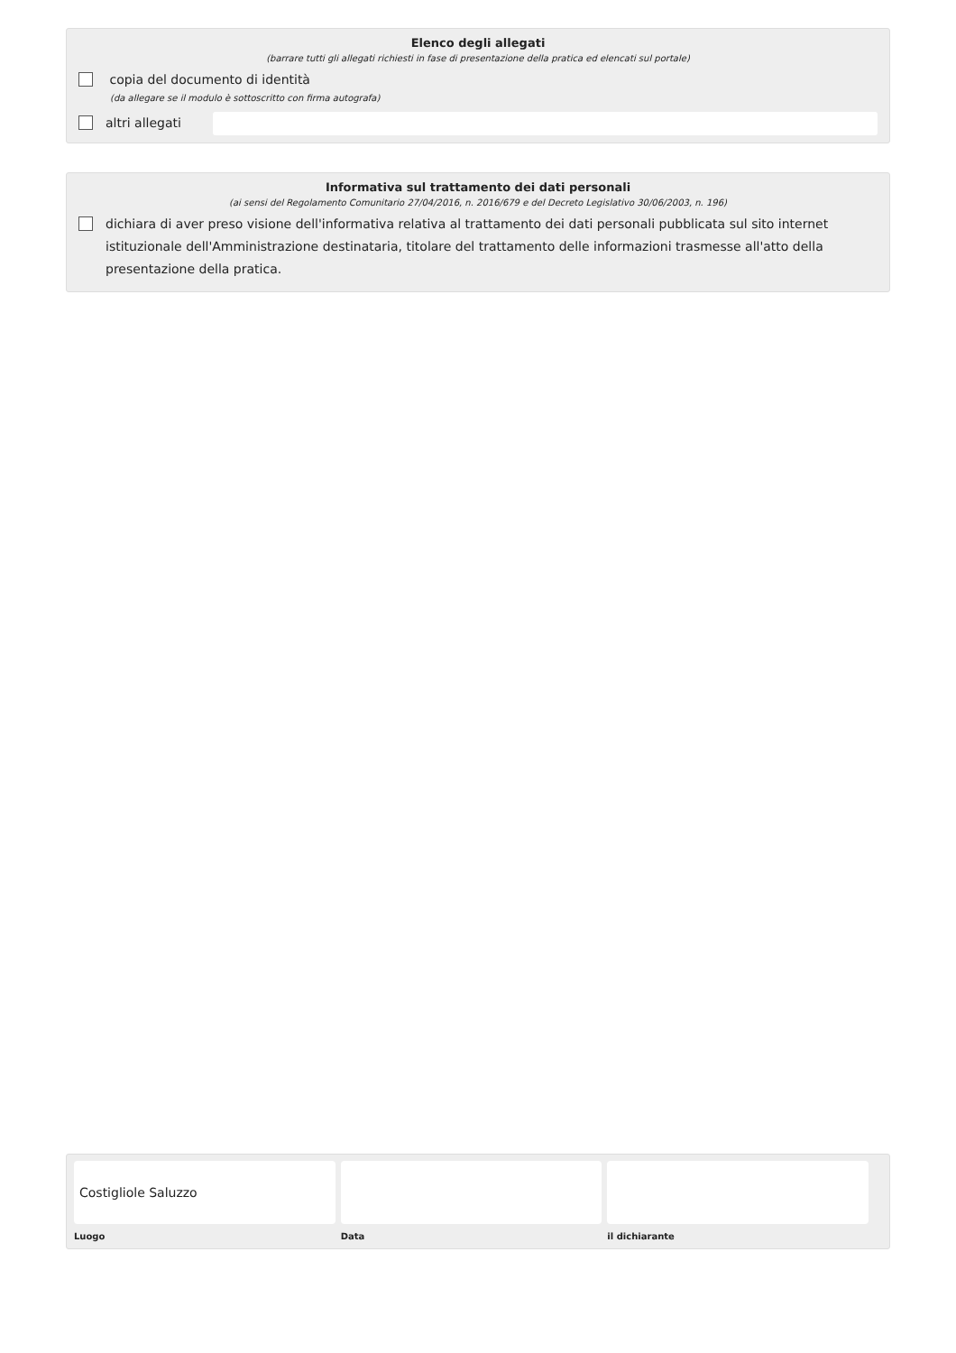Elenco degli allegati
(barrare tutti gli allegati richiesti in fase di presentazione della pratica ed elencati sul portale)
copia del documento di identità
(da allegare se il modulo è sottoscritto con firma autografa)
altri allegati
Informativa sul trattamento dei dati personali
(ai sensi del Regolamento Comunitario 27/04/2016, n. 2016/679 e del Decreto Legislativo 30/06/2003, n. 196)
dichiara di aver preso visione dell'informativa relativa al trattamento dei dati personali pubblicata sul sito internet istituzionale dell'Amministrazione destinataria, titolare del trattamento delle informazioni trasmesse all'atto della presentazione della pratica.
Costigliole Saluzzo
Luogo
Data il dichiarante